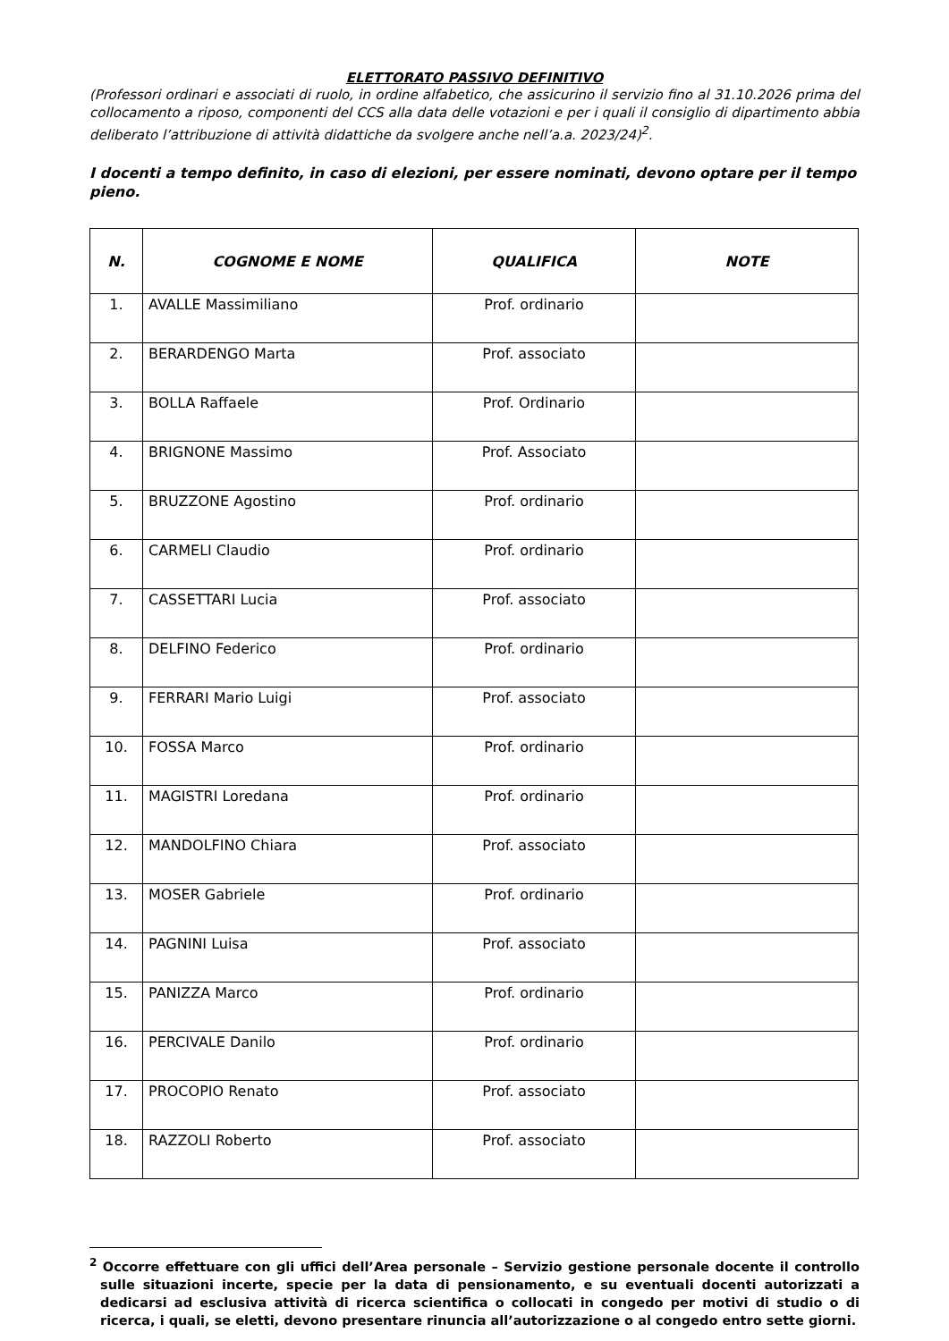ELETTORATO PASSIVO DEFINITIVO
(Professori ordinari e associati di ruolo, in ordine alfabetico, che assicurino il servizio fino al 31.10.2026 prima del collocamento a riposo, componenti del CCS alla data delle votazioni e per i quali il consiglio di dipartimento abbia deliberato l’attribuzione di attività didattiche da svolgere anche nell’a.a. 2023/24)<sup>2</sup>.
I docenti a tempo definito, in caso di elezioni, per essere nominati, devono optare per il tempo pieno.
| N. | COGNOME E NOME | QUALIFICA | NOTE |
| --- | --- | --- | --- |
| 1. | AVALLE Massimiliano | Prof. ordinario | |
| 2. | BERARDENGO Marta | Prof. associato | |
| 3. | BOLLA Raffaele | Prof. Ordinario | |
| 4. | BRIGNONE Massimo | Prof. Associato | |
| 5. | BRUZZONE Agostino | Prof. ordinario | |
| 6. | CARMELI Claudio | Prof. ordinario | |
| 7. | CASSETTARI Lucia | Prof. associato | |
| 8. | DELFINO Federico | Prof. ordinario | |
| 9. | FERRARI Mario Luigi | Prof. associato | |
| 10. | FOSSA Marco | Prof. ordinario | |
| 11. | MAGISTRI Loredana | Prof. ordinario | |
| 12. | MANDOLFINO Chiara | Prof. associato | |
| 13. | MOSER Gabriele | Prof. ordinario | |
| 14. | PAGNINI Luisa | Prof. associato | |
| 15. | PANIZZA Marco | Prof. ordinario | |
| 16. | PERCIVALE Danilo | Prof. ordinario | |
| 17. | PROCOPIO Renato | Prof. associato | |
| 18. | RAZZOLI Roberto | Prof. associato | |
<sup>2</sup> Occorre effettuare con gli uffici dell’Area personale – Servizio gestione personale docente il controllo sulle situazioni incerte, specie per la data di pensionamento, e su eventuali docenti autorizzati a dedicarsi ad esclusiva attività di ricerca scientifica o collocati in congedo per motivi di studio o di ricerca, i quali, se eletti, devono presentare rinuncia all’autorizzazione o al congedo entro sette giorni.